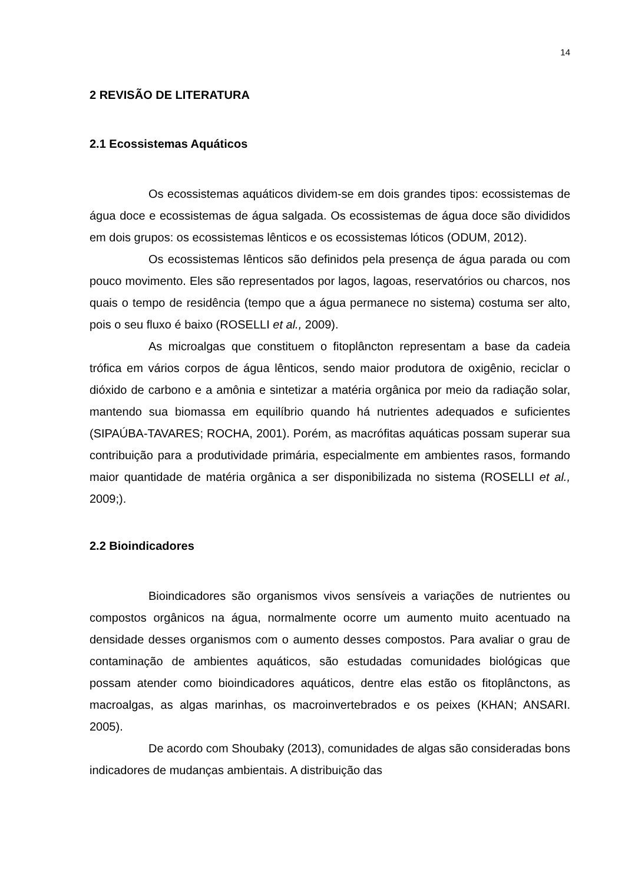14
2 REVISÃO DE LITERATURA
2.1 Ecossistemas Aquáticos
Os ecossistemas aquáticos dividem-se em dois grandes tipos: ecossistemas de água doce e ecossistemas de água salgada. Os ecossistemas de água doce são divididos em dois grupos: os ecossistemas lênticos e os ecossistemas lóticos (ODUM, 2012).
Os ecossistemas lênticos são definidos pela presença de água parada ou com pouco movimento. Eles são representados por lagos, lagoas, reservatórios ou charcos, nos quais o tempo de residência (tempo que a água permanece no sistema) costuma ser alto, pois o seu fluxo é baixo (ROSELLI et al., 2009).
As microalgas que constituem o fitoplâncton representam a base da cadeia trófica em vários corpos de água lênticos, sendo maior produtora de oxigênio, reciclar o dióxido de carbono e a amônia e sintetizar a matéria orgânica por meio da radiação solar, mantendo sua biomassa em equilíbrio quando há nutrientes adequados e suficientes (SIPAÚBA-TAVARES; ROCHA, 2001). Porém, as macrófitas aquáticas possam superar sua contribuição para a produtividade primária, especialmente em ambientes rasos, formando maior quantidade de matéria orgânica a ser disponibilizada no sistema (ROSELLI et al., 2009;).
2.2 Bioindicadores
Bioindicadores são organismos vivos sensíveis a variações de nutrientes ou compostos orgânicos na água, normalmente ocorre um aumento muito acentuado na densidade desses organismos com o aumento desses compostos. Para avaliar o grau de contaminação de ambientes aquáticos, são estudadas comunidades biológicas que possam atender como bioindicadores aquáticos, dentre elas estão os fitoplânctons, as macroalgas, as algas marinhas, os macroinvertebrados e os peixes (KHAN; ANSARI. 2005).
De acordo com Shoubaky (2013), comunidades de algas são consideradas bons indicadores de mudanças ambientais. A distribuição das